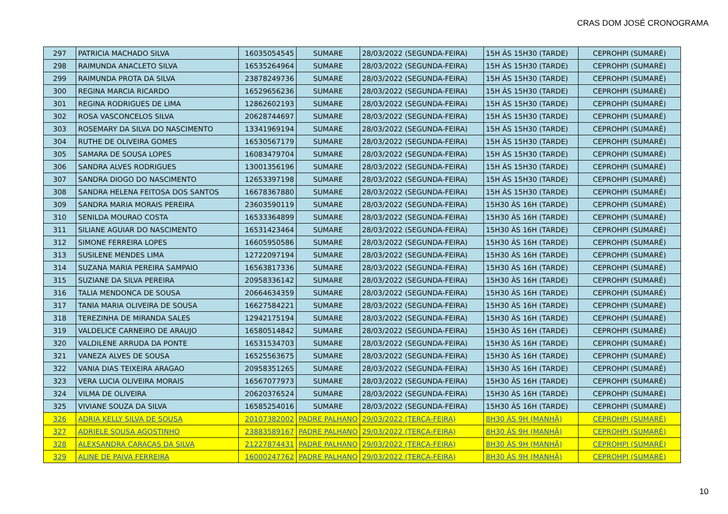CRAS DOM JOSÉ CRONOGRAMA
| 297 | PATRICIA MACHADO SILVA | 16035054545 | SUMARE | 28/03/2022 (SEGUNDA-FEIRA) | 15H ÀS 15H30 (TARDE) | CEPROHPI (SUMARÉ) |
| 298 | RAIMUNDA ANACLETO SILVA | 16535264964 | SUMARE | 28/03/2022 (SEGUNDA-FEIRA) | 15H ÀS 15H30 (TARDE) | CEPROHPI (SUMARÉ) |
| 299 | RAIMUNDA PROTA DA SILVA | 23878249736 | SUMARE | 28/03/2022 (SEGUNDA-FEIRA) | 15H ÀS 15H30 (TARDE) | CEPROHPI (SUMARÉ) |
| 300 | REGINA MARCIA RICARDO | 16529656236 | SUMARE | 28/03/2022 (SEGUNDA-FEIRA) | 15H ÀS 15H30 (TARDE) | CEPROHPI (SUMARÉ) |
| 301 | REGINA RODRIGUES DE LIMA | 12862602193 | SUMARE | 28/03/2022 (SEGUNDA-FEIRA) | 15H ÀS 15H30 (TARDE) | CEPROHPI (SUMARÉ) |
| 302 | ROSA VASCONCELOS SILVA | 20628744697 | SUMARE | 28/03/2022 (SEGUNDA-FEIRA) | 15H ÀS 15H30 (TARDE) | CEPROHPI (SUMARÉ) |
| 303 | ROSEMARY DA SILVA DO NASCIMENTO | 13341969194 | SUMARE | 28/03/2022 (SEGUNDA-FEIRA) | 15H ÀS 15H30 (TARDE) | CEPROHPI (SUMARÉ) |
| 304 | RUTHE DE OLIVEIRA GOMES | 16530567179 | SUMARE | 28/03/2022 (SEGUNDA-FEIRA) | 15H ÀS 15H30 (TARDE) | CEPROHPI (SUMARÉ) |
| 305 | SAMARA DE SOUSA LOPES | 16083479704 | SUMARE | 28/03/2022 (SEGUNDA-FEIRA) | 15H ÀS 15H30 (TARDE) | CEPROHPI (SUMARÉ) |
| 306 | SANDRA ALVES RODRIGUES | 13001356196 | SUMARE | 28/03/2022 (SEGUNDA-FEIRA) | 15H ÀS 15H30 (TARDE) | CEPROHPI (SUMARÉ) |
| 307 | SANDRA DIOGO DO NASCIMENTO | 12653397198 | SUMARE | 28/03/2022 (SEGUNDA-FEIRA) | 15H ÀS 15H30 (TARDE) | CEPROHPI (SUMARÉ) |
| 308 | SANDRA HELENA FEITOSA DOS SANTOS | 16678367880 | SUMARE | 28/03/2022 (SEGUNDA-FEIRA) | 15H ÀS 15H30 (TARDE) | CEPROHPI (SUMARÉ) |
| 309 | SANDRA MARIA MORAIS PEREIRA | 23603590119 | SUMARE | 28/03/2022 (SEGUNDA-FEIRA) | 15H30 ÀS 16H (TARDE) | CEPROHPI (SUMARÉ) |
| 310 | SENILDA MOURAO COSTA | 16533364899 | SUMARE | 28/03/2022 (SEGUNDA-FEIRA) | 15H30 ÀS 16H (TARDE) | CEPROHPI (SUMARÉ) |
| 311 | SILIANE AGUIAR DO NASCIMENTO | 16531423464 | SUMARE | 28/03/2022 (SEGUNDA-FEIRA) | 15H30 ÀS 16H (TARDE) | CEPROHPI (SUMARÉ) |
| 312 | SIMONE FERREIRA LOPES | 16605950586 | SUMARE | 28/03/2022 (SEGUNDA-FEIRA) | 15H30 ÀS 16H (TARDE) | CEPROHPI (SUMARÉ) |
| 313 | SUSILENE MENDES LIMA | 12722097194 | SUMARE | 28/03/2022 (SEGUNDA-FEIRA) | 15H30 ÀS 16H (TARDE) | CEPROHPI (SUMARÉ) |
| 314 | SUZANA MARIA PEREIRA SAMPAIO | 16563817336 | SUMARE | 28/03/2022 (SEGUNDA-FEIRA) | 15H30 ÀS 16H (TARDE) | CEPROHPI (SUMARÉ) |
| 315 | SUZIANE DA SILVA PEREIRA | 20958336142 | SUMARE | 28/03/2022 (SEGUNDA-FEIRA) | 15H30 ÀS 16H (TARDE) | CEPROHPI (SUMARÉ) |
| 316 | TALIA MENDONCA DE SOUSA | 20664634359 | SUMARE | 28/03/2022 (SEGUNDA-FEIRA) | 15H30 ÀS 16H (TARDE) | CEPROHPI (SUMARÉ) |
| 317 | TANIA MARIA OLIVEIRA DE SOUSA | 16627584221 | SUMARE | 28/03/2022 (SEGUNDA-FEIRA) | 15H30 ÀS 16H (TARDE) | CEPROHPI (SUMARÉ) |
| 318 | TEREZINHA DE MIRANDA SALES | 12942175194 | SUMARE | 28/03/2022 (SEGUNDA-FEIRA) | 15H30 ÀS 16H (TARDE) | CEPROHPI (SUMARÉ) |
| 319 | VALDELICE CARNEIRO DE ARAUJO | 16580514842 | SUMARE | 28/03/2022 (SEGUNDA-FEIRA) | 15H30 ÀS 16H (TARDE) | CEPROHPI (SUMARÉ) |
| 320 | VALDILENE ARRUDA DA PONTE | 16531534703 | SUMARE | 28/03/2022 (SEGUNDA-FEIRA) | 15H30 ÀS 16H (TARDE) | CEPROHPI (SUMARÉ) |
| 321 | VANEZA ALVES DE SOUSA | 16525563675 | SUMARE | 28/03/2022 (SEGUNDA-FEIRA) | 15H30 ÀS 16H (TARDE) | CEPROHPI (SUMARÉ) |
| 322 | VANIA DIAS TEIXEIRA ARAGAO | 20958351265 | SUMARE | 28/03/2022 (SEGUNDA-FEIRA) | 15H30 ÀS 16H (TARDE) | CEPROHPI (SUMARÉ) |
| 323 | VERA LUCIA OLIVEIRA MORAIS | 16567077973 | SUMARE | 28/03/2022 (SEGUNDA-FEIRA) | 15H30 ÀS 16H (TARDE) | CEPROHPI (SUMARÉ) |
| 324 | VILMA DE OLIVEIRA | 20620376524 | SUMARE | 28/03/2022 (SEGUNDA-FEIRA) | 15H30 ÀS 16H (TARDE) | CEPROHPI (SUMARÉ) |
| 325 | VIVIANE SOUZA DA SILVA | 16585254016 | SUMARE | 28/03/2022 (SEGUNDA-FEIRA) | 15H30 ÀS 16H (TARDE) | CEPROHPI (SUMARÉ) |
| 326 | ADRIA KELLY SILVA DE SOUSA | 20107382002 | PADRE PALHANO | 29/03/2022 (TERÇA-FEIRA) | 8H30 ÀS 9H (MANHÃ) | CEPROHPI (SUMARÉ) |
| 327 | ADRIELE SOUSA AGOSTINHO | 23883589167 | PADRE PALHANO | 29/03/2022 (TERÇA-FEIRA) | 8H30 ÀS 9H (MANHÃ) | CEPROHPI (SUMARÉ) |
| 328 | ALEXSANDRA CARACAS DA SILVA | 21227874431 | PADRE PALHANO | 29/03/2022 (TERÇA-FEIRA) | 8H30 ÀS 9H (MANHÃ) | CEPROHPI (SUMARÉ) |
| 329 | ALINE DE PAIVA FERREIRA | 16000247762 | PADRE PALHANO | 29/03/2022 (TERÇA-FEIRA) | 8H30 ÀS 9H (MANHÃ) | CEPROHPI (SUMARÉ) |
10